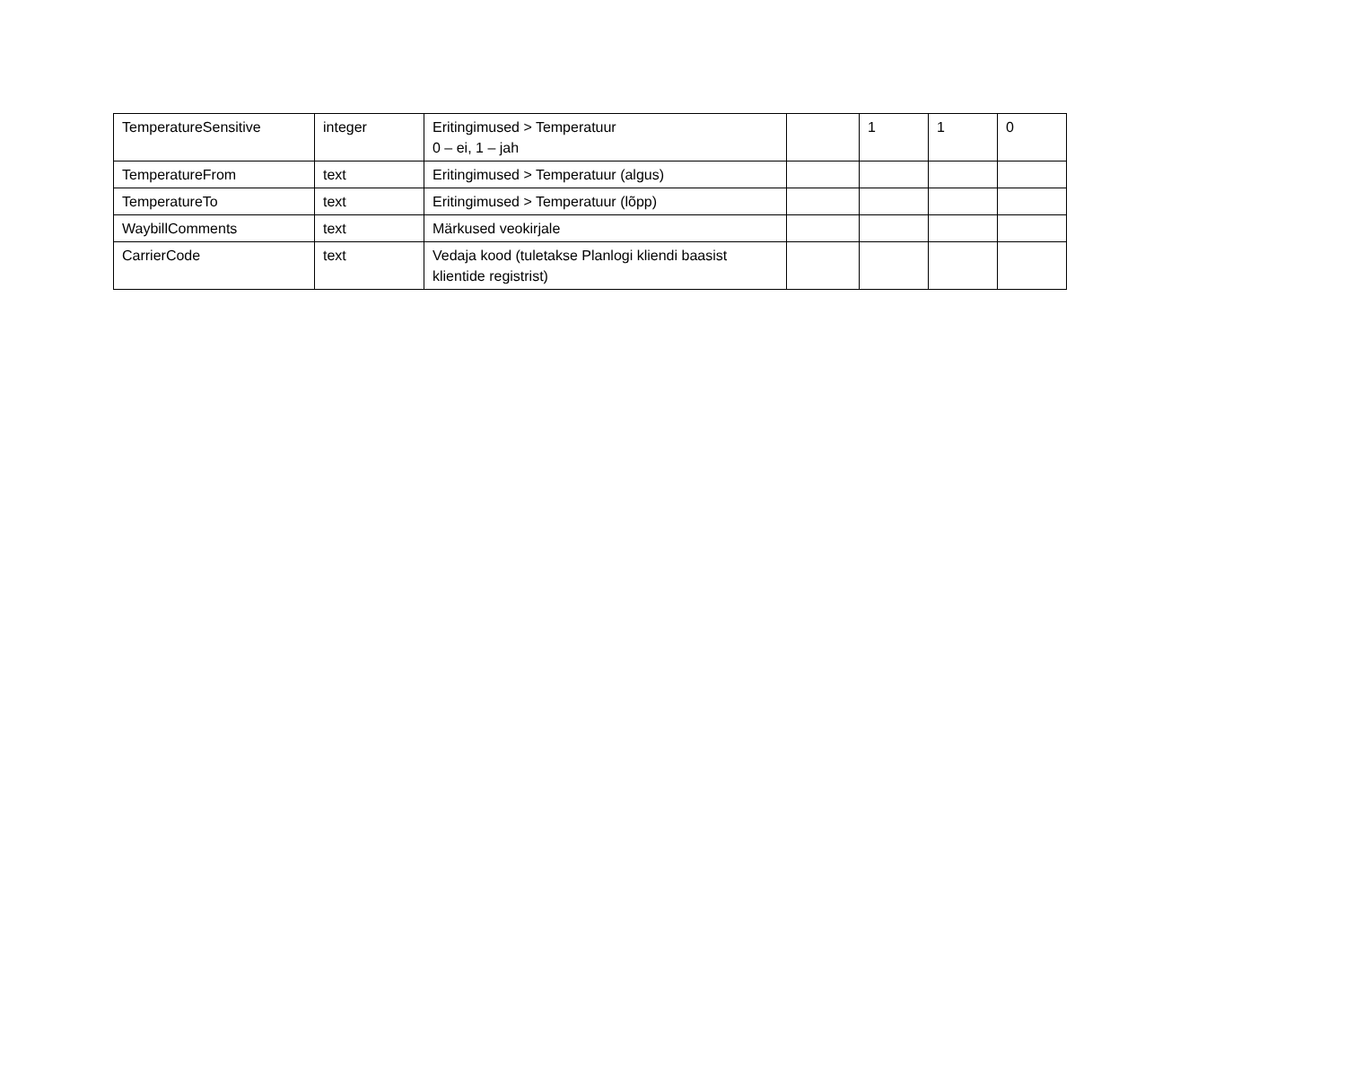| TemperatureSensitive | integer | Eritingimused > Temperatuur 0 – ei, 1 – jah | | 1 | 1 | 0 |
| TemperatureFrom | text | Eritingimused > Temperatuur (algus) | | | | |
| TemperatureTo | text | Eritingimused > Temperatuur (lõpp) | | | | |
| WaybillComments | text | Märkused veokirjale | | | | |
| CarrierCode | text | Vedaja kood (tuletakse Planlogi kliendi baasist klientide registrist) | | | | |